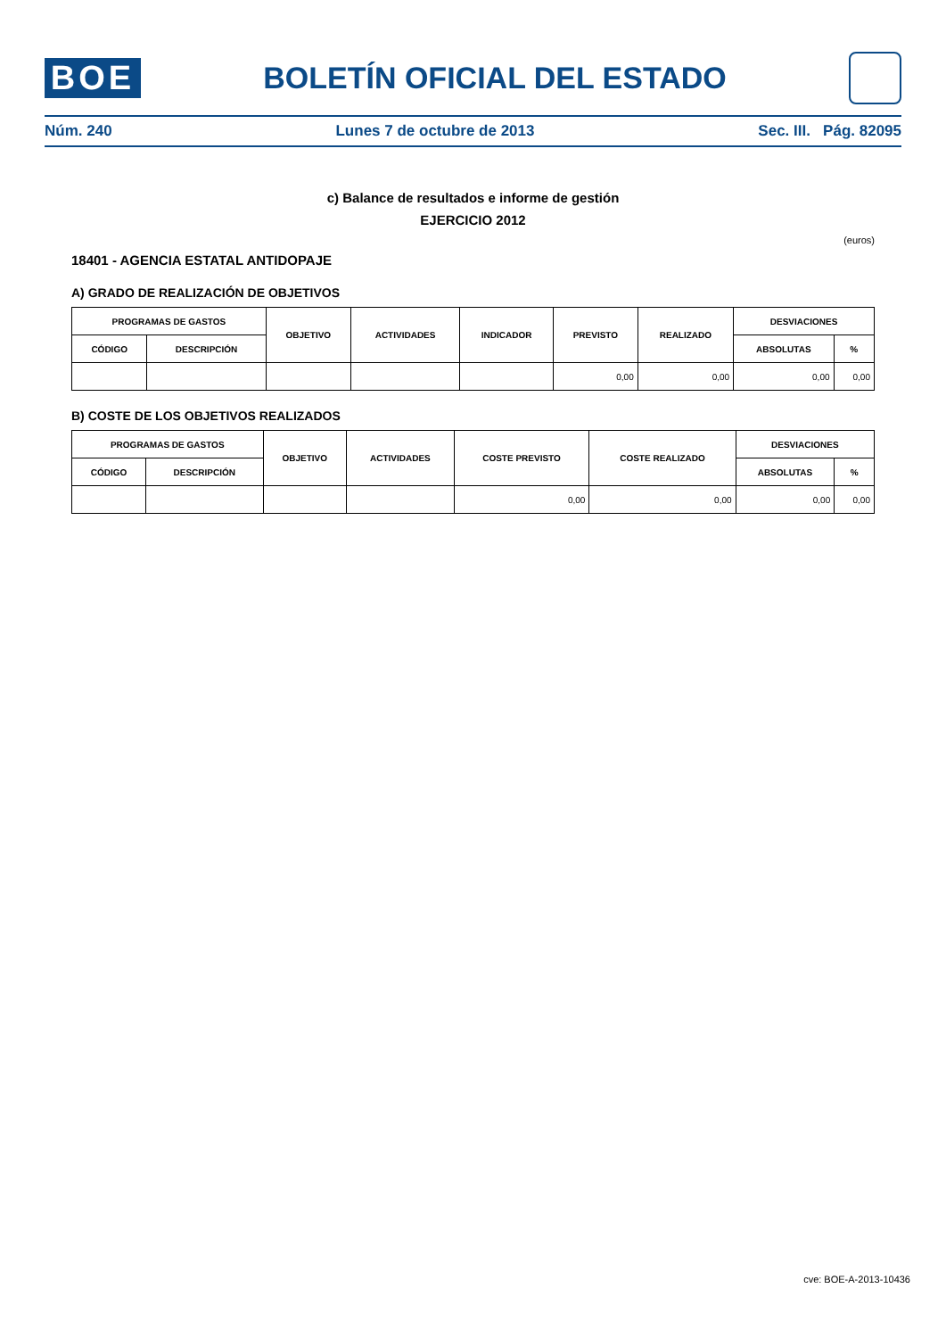BOE
BOLETÍN OFICIAL DEL ESTADO
Núm. 240 Lunes 7 de octubre de 2013 Sec. III. Pág. 82095
c) Balance de resultados e informe de gestión
EJERCICIO 2012
(euros)
18401 - AGENCIA ESTATAL ANTIDOPAJE
A) GRADO DE REALIZACIÓN DE OBJETIVOS
| PROGRAMAS DE GASTOS | | OBJETIVO | ACTIVIDADES | INDICADOR | PREVISTO | REALIZADO | DESVIACIONES | |
| --- | --- | --- | --- | --- | --- | --- | --- | --- |
| CÓDIGO | DESCRIPCIÓN | | | | | | ABSOLUTAS | % |
| | | | | | 0,00 | 0,00 | 0,00 | 0,00 |
B) COSTE DE LOS OBJETIVOS REALIZADOS
| PROGRAMAS DE GASTOS | | OBJETIVO | ACTIVIDADES | COSTE PREVISTO | COSTE REALIZADO | DESVIACIONES | |
| --- | --- | --- | --- | --- | --- | --- | --- |
| CÓDIGO | DESCRIPCIÓN | | | | | ABSOLUTAS | % |
| | | | | 0,00 | 0,00 | 0,00 | 0,00 |
cve: BOE-A-2013-10436